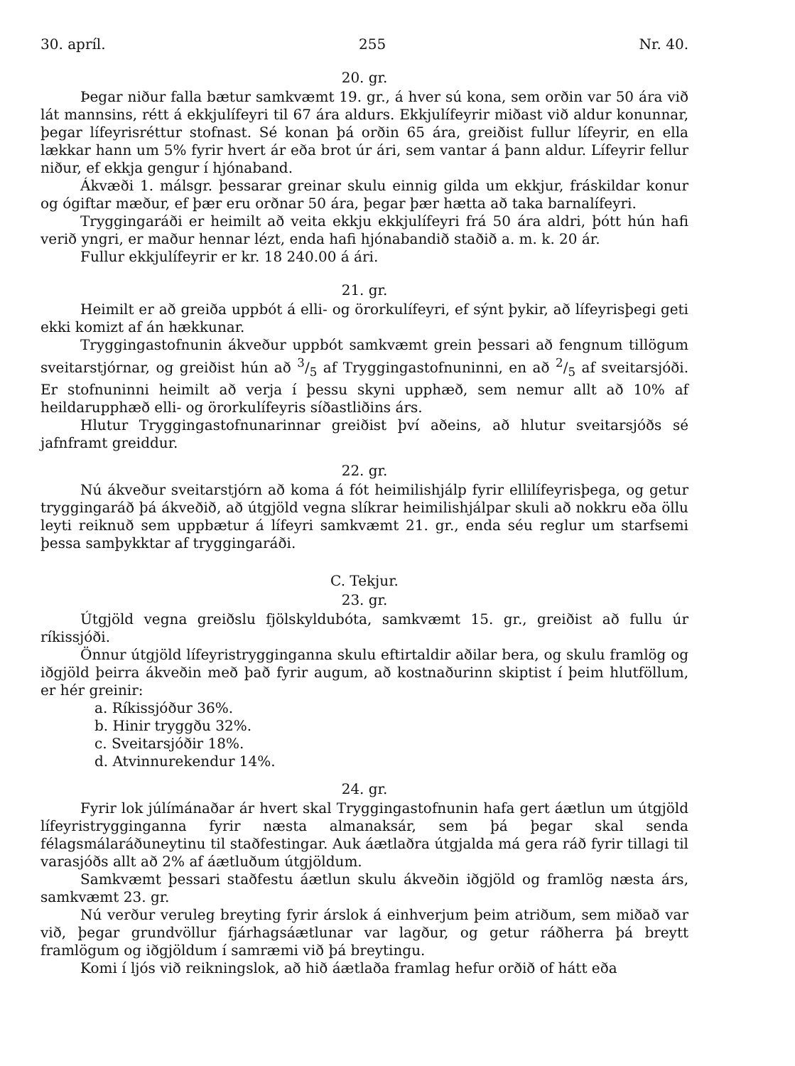30. apríl. 255 Nr. 40.
20. gr.
Þegar niður falla bætur samkvæmt 19. gr., á hver sú kona, sem orðin var 50 ára við lát mannsins, rétt á ekkjulífeyri til 67 ára aldurs. Ekkjulífeyrir miðast við aldur konunnar, þegar lífeyrisréttur stofnast. Sé konan þá orðin 65 ára, greiðist fullur lífeyrir, en ella lækkar hann um 5% fyrir hvert ár eða brot úr ári, sem vantar á þann aldur. Lífeyrir fellur niður, ef ekkja gengur í hjónaband.
Ákvæði 1. málsgr. þessarar greinar skulu einnig gilda um ekkjur, fráskildar konur og ógiftar mæður, ef þær eru orðnar 50 ára, þegar þær hætta að taka barnalífeyri.
Tryggingaráði er heimilt að veita ekkju ekkjulífeyri frá 50 ára aldri, þótt hún hafi verið yngri, er maður hennar lézt, enda hafi hjónabandið staðið a. m. k. 20 ár.
Fullur ekkjulífeyrir er kr. 18 240.00 á ári.
21. gr.
Heimilt er að greiða uppbót á elli- og örorkulífeyri, ef sýnt þykir, að lífeyrisþegi geti ekki komizt af án hækkunar.
Tryggingastofnunin ákveður uppbót samkvæmt grein þessari að fengnum tillögum sveitarstjórnar, og greiðist hún að 3/5 af Tryggingastofnuninni, en að 2/5 af sveitarsjóði. Er stofnuninni heimilt að verja í þessu skyni upphæð, sem nemur allt að 10% af heildarupphæð elli- og örorkulífeyris síðastliðins árs.
Hlutur Tryggingastofnunarinnar greiðist því aðeins, að hlutur sveitarsjóðs sé jafnframt greiddur.
22. gr.
Nú ákveður sveitarstjórn að koma á fót heimilishjálp fyrir ellilífeyrisþega, og getur tryggingaráð þá ákveðið, að útgjöld vegna slíkrar heimilishjálpar skuli að nokkru eða öllu leyti reiknuð sem uppbætur á lífeyri samkvæmt 21. gr., enda séu reglur um starfsemi þessa samþykktar af tryggingaráði.
C. Tekjur.
23. gr.
Útgjöld vegna greiðslu fjölskyldubóta, samkvæmt 15. gr., greiðist að fullu úr ríkissjóði.
Önnur útgjöld lífeyristrygginganna skulu eftirtaldir aðilar bera, og skulu framlög og iðgjöld þeirra ákveðin með það fyrir augum, að kostnaðurinn skiptist í þeim hlutföllum, er hér greinir:
a. Ríkissjóður 36%.
b. Hinir tryggðu 32%.
c. Sveitarsjóðir 18%.
d. Atvinnurekendur 14%.
24. gr.
Fyrir lok júlímánaðar ár hvert skal Tryggingastofnunin hafa gert áætlun um útgjöld lífeyristrygginganna fyrir næsta almanaksár, sem þá þegar skal senda félagsmálaráðuneytinu til staðfestingar. Auk áætlaðra útgjalda má gera ráð fyrir tillagi til varasjóðs allt að 2% af áætluðum útgjöldum.
Samkvæmt þessari staðfestu áætlun skulu ákveðin iðgjöld og framlög næsta árs, samkvæmt 23. gr.
Nú verður veruleg breyting fyrir árslok á einhverjum þeim atriðum, sem miðað var við, þegar grundvöllur fjárhagsáætlunar var lagður, og getur ráðherra þá breytt framlögum og iðgjöldum í samræmi við þá breytingu.
Komi í ljós við reikningslok, að hið áætlaða framlag hefur orðið of hátt eða